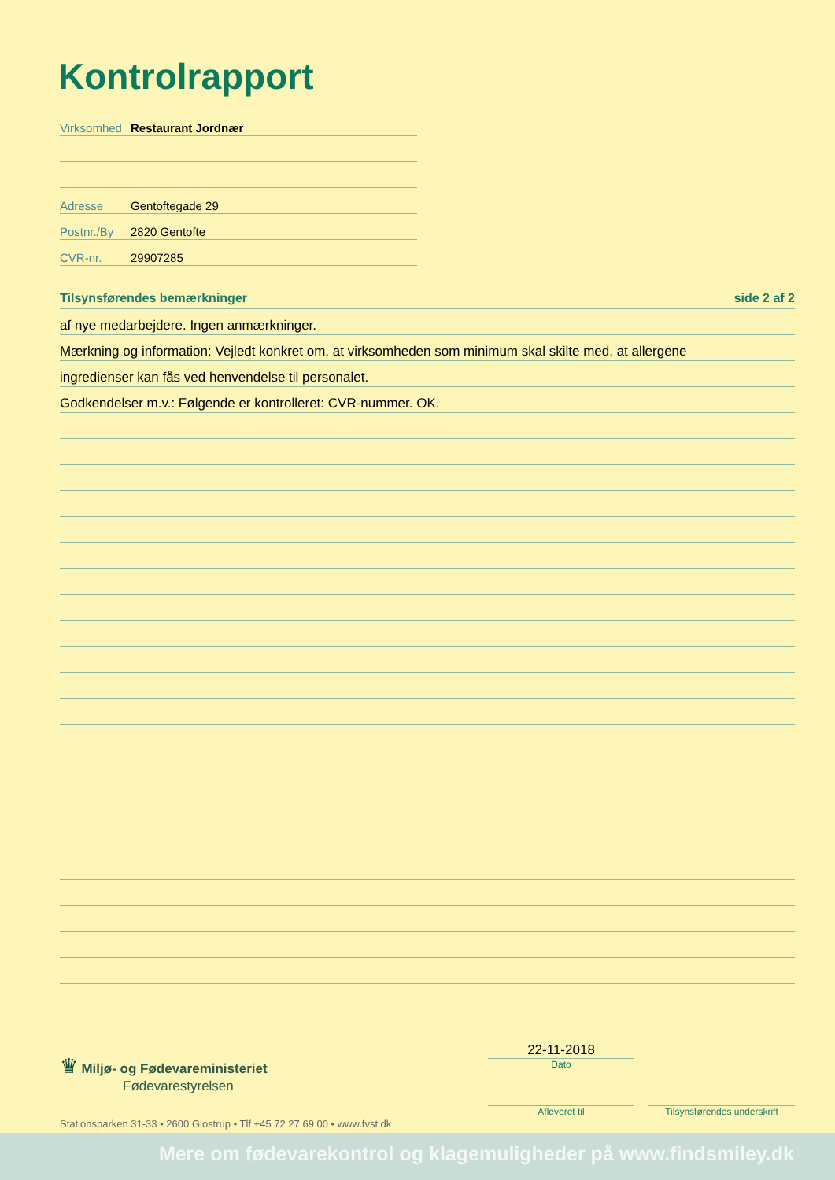Kontrolrapport
Virksomhed Restaurant Jordnær
Adresse Gentoftegade 29
Postnr./By 2820 Gentofte
CVR-nr. 29907285
Tilsynsførendes bemærkninger side 2 af 2
af nye medarbejdere. Ingen anmærkninger.
Mærkning og information: Vejledt konkret om, at virksomheden som minimum skal skilte med, at allergene
ingredienser kan fås ved henvendelse til personalet.
Godkendelser m.v.: Følgende er kontrolleret: CVR-nummer. OK.
♛ Miljø- og Fødevareministeriet
Fødevarestyrelsen
Stationsparken 31-33 • 2600 Glostrup • Tlf +45 72 27 69 00 • www.fvst.dk
22-11-2018
Dato
Afleveret til Tilsynsførendes underskrift
Mere om fødevarekontrol og klagemuligheder på www.findsmiley.dk